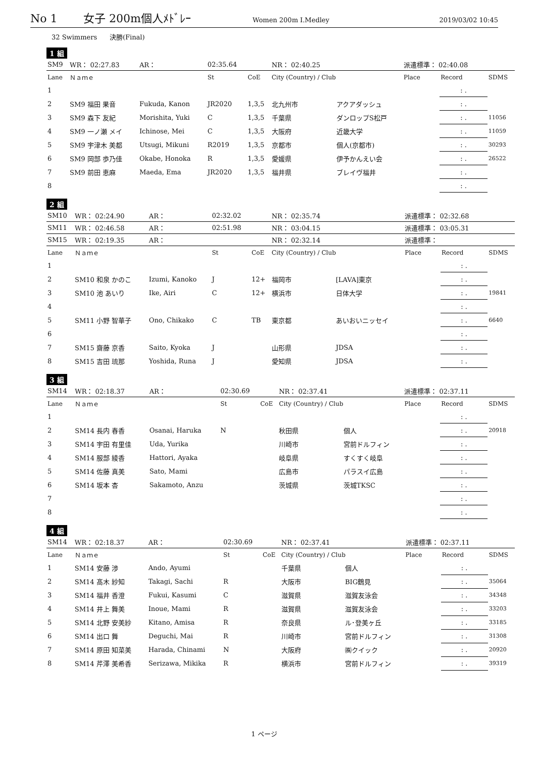No 1 女子 200m個人ﾒﾄﾞﾚｰ Women 200m I.Medley 2019/03/02 10:45
32 Swimmers 決勝(Final)
1 組
| SM9 | WR： 02:27.83 | AR： | 02:35.64 | | NR： 02:40.25 | | 派遣標準： 02:40.08 | | |
| Lane | Ｎａｍｅ | | St | CoE | City (Country) / Club | | Place | Record | SDMS |
| 1 | | | | | | | | : . | |
| 2 | SM9 福田 果音 | Fukuda, Kanon | JR2020 | 1,3,5 | 北九州市 | アクアダッシュ | | : . | |
| 3 | SM9 森下 友紀 | Morishita, Yuki | C | 1,3,5 | 千葉県 | ダンロップS松戸 | | : . | 11056 |
| 4 | SM9 一ノ瀬 メイ | Ichinose, Mei | C | 1,3,5 | 大阪府 | 近畿大学 | | : . | 11059 |
| 5 | SM9 宇津木 美都 | Utsugi, Mikuni | R2019 | 1,3,5 | 京都市 | 個人(京都市) | | : . | 30293 |
| 6 | SM9 岡部 歩乃佳 | Okabe, Honoka | R | 1,3,5 | 愛媛県 | 伊予かんえい会 | | : . | 26522 |
| 7 | SM9 前田 恵麻 | Maeda, Ema | JR2020 | 1,3,5 | 福井県 | ブレイヴ福井 | | : . | |
| 8 | | | | | | | | : . | |
2 組
| SM10 | WR： 02:24.90 | AR： | 02:32.02 | | NR： 02:35.74 | | 派遣標準： 02:32.68 | | |
| SM11 | WR： 02:46.58 | AR： | 02:51.98 | | NR： 03:04.15 | | 派遣標準： 03:05.31 | | |
| SM15 | WR： 02:19.35 | AR： | | | NR： 02:32.14 | | 派遣標準： | | |
| Lane | Ｎａｍｅ | | St | CoE | City (Country) / Club | | Place | Record | SDMS |
| 1 | | | | | | | | : . | |
| 2 | SM10 和泉 かのこ | Izumi, Kanoko | J | 12+ | 福岡市 | [LAVA]東京 | | : . | |
| 3 | SM10 池 あいり | Ike, Airi | C | 12+ | 横浜市 | 日体大学 | | : . | 19841 |
| 4 | | | | | | | | : . | |
| 5 | SM11 小野 智華子 | Ono, Chikako | C | TB | 東京都 | あいおいニッセイ | | : . | 6640 |
| 6 | | | | | | | | : . | |
| 7 | SM15 齋藤 京香 | Saito, Kyoka | J | | 山形県 | JDSA | | : . | |
| 8 | SM15 吉田 琉那 | Yoshida, Runa | J | | 愛知県 | JDSA | | : . | |
3 組
| SM14 | WR： 02:18.37 | AR： | 02:30.69 | | NR： 02:37.41 | | 派遣標準： 02:37.11 | | |
| Lane | Ｎａｍｅ | | St | CoE | City (Country) / Club | | Place | Record | SDMS |
| 1 | | | | | | | | : . | |
| 2 | SM14 長内 春香 | Osanai, Haruka | N | | 秋田県 | 個人 | | : . | 20918 |
| 3 | SM14 宇田 有里佳 | Uda, Yurika | | | 川崎市 | 宮前ドルフィン | | : . | |
| 4 | SM14 服部 綾香 | Hattori, Ayaka | | | 岐阜県 | すくすく岐阜 | | : . | |
| 5 | SM14 佐藤 真美 | Sato, Mami | | | 広島市 | パラスイ広島 | | : . | |
| 6 | SM14 坂本 杏 | Sakamoto, Anzu | | | 茨城県 | 茨城TKSC | | : . | |
| 7 | | | | | | | | : . | |
| 8 | | | | | | | | : . | |
4 組
| SM14 | WR： 02:18.37 | AR： | 02:30.69 | | NR： 02:37.41 | | 派遣標準： 02:37.11 | | |
| Lane | Ｎａｍｅ | | St | CoE | City (Country) / Club | | Place | Record | SDMS |
| 1 | SM14 安藤 渉 | Ando, Ayumi | | | 千葉県 | 個人 | | : . | |
| 2 | SM14 髙木 紗知 | Takagi, Sachi | R | | 大阪市 | BIG鶴見 | | : . | 35064 |
| 3 | SM14 福井 香澄 | Fukui, Kasumi | C | | 滋賀県 | 滋賀友泳会 | | : . | 34348 |
| 4 | SM14 井上 舞美 | Inoue, Mami | R | | 滋賀県 | 滋賀友泳会 | | : . | 33203 |
| 5 | SM14 北野 安美紗 | Kitano, Amisa | R | | 奈良県 | ル･登美ヶ丘 | | : . | 33185 |
| 6 | SM14 出口 舞 | Deguchi, Mai | R | | 川崎市 | 宮前ドルフィン | | : . | 31308 |
| 7 | SM14 原田 知菜美 | Harada, Chinami | N | | 大阪府 | ㈱クイック | | : . | 20920 |
| 8 | SM14 芹澤 美希香 | Serizawa, Mikika | R | | 横浜市 | 宮前ドルフィン | | : . | 39319 |
1 ページ